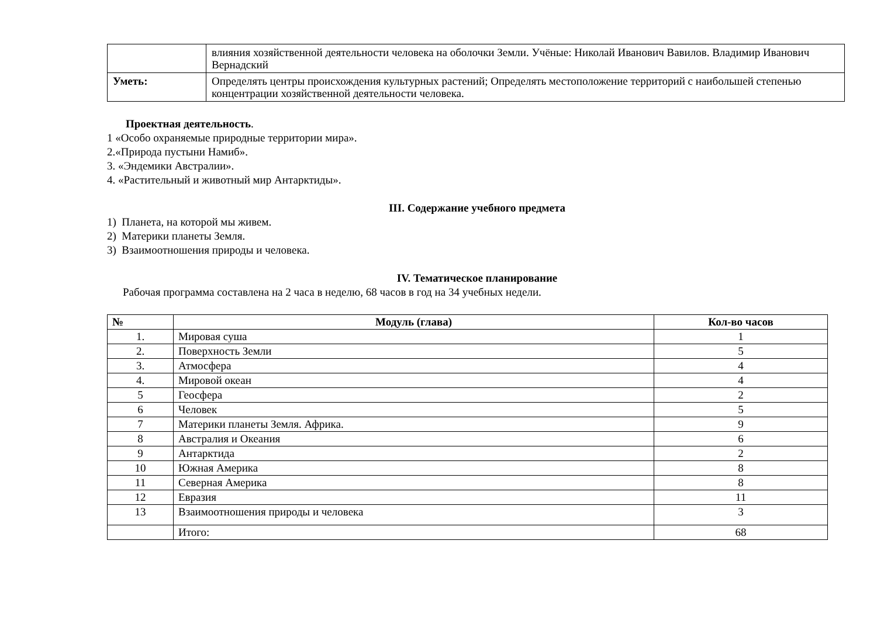| | влияния хозяйственной деятельности человека на оболочки Земли. Учёные: Николай Иванович Вавилов. Владимир Иванович Вернадский |
| Уметь: | Определять центры происхождения культурных растений; Определять местоположение территорий с наибольшей степенью концентрации хозяйственной деятельности человека. |
Проектная деятельность.
1 «Особо охраняемые природные территории мира».
2.«Природа пустыни Намиб».
3. «Эндемики Австралии».
4. «Растительный и животный мир Антарктиды».
III. Содержание учебного предмета
1) Планета, на которой мы живем.
2) Материки планеты Земля.
3) Взаимоотношения природы и человека.
IV. Тематическое планирование
Рабочая программа составлена на 2 часа в неделю, 68 часов в год на 34 учебных недели.
| № | Модуль (глава) | Кол-во часов |
| --- | --- | --- |
| 1. | Мировая суша | 1 |
| 2. | Поверхность Земли | 5 |
| 3. | Атмосфера | 4 |
| 4. | Мировой океан | 4 |
| 5 | Геосфера | 2 |
| 6 | Человек | 5 |
| 7 | Материки планеты Земля. Африка. | 9 |
| 8 | Австралия и Океания | 6 |
| 9 | Антарктида | 2 |
| 10 | Южная Америка | 8 |
| 11 | Северная Америка | 8 |
| 12 | Евразия | 11 |
| 13 | Взаимоотношения природы и человека | 3 |
| | Итого: | 68 |